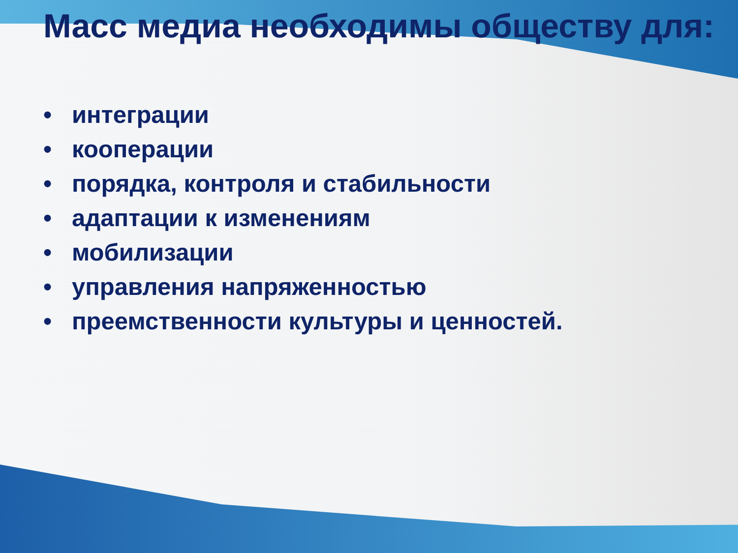Масс медиа необходимы обществу для:
• интеграции
• кооперации
• порядка, контроля и стабильности
• адаптации к изменениям
• мобилизации
• управления напряженностью
• преемственности культуры и ценностей.